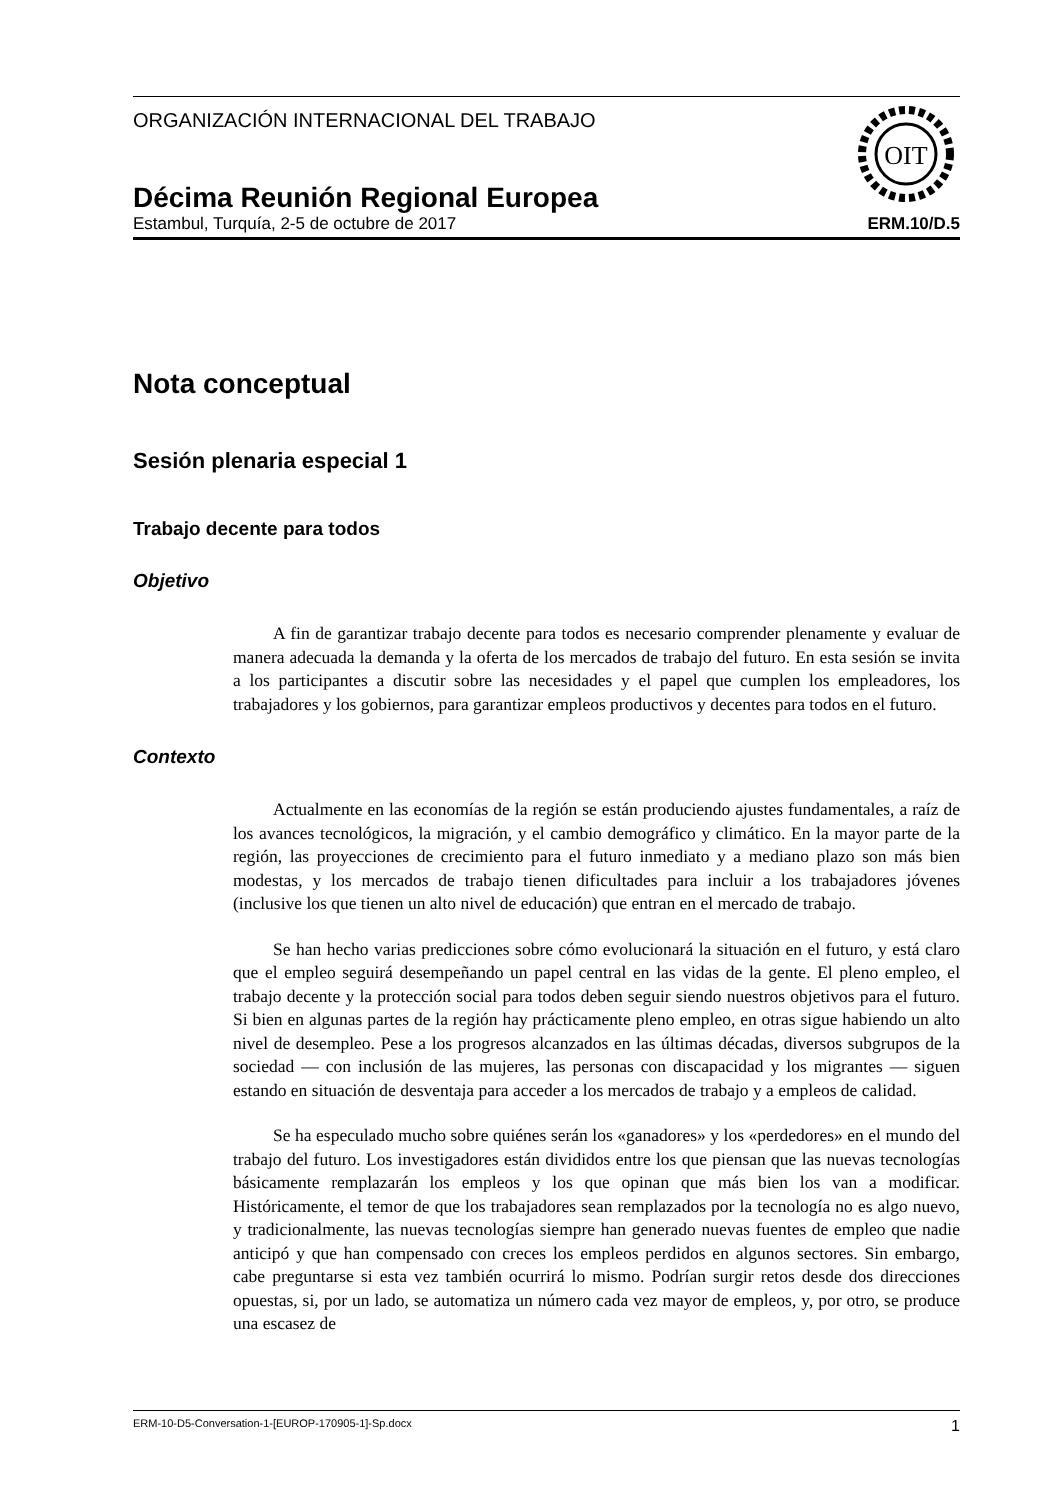ORGANIZACIÓN INTERNACIONAL DEL TRABAJO
OIT
Décima Reunión Regional Europea
Estambul, Turquía, 2-5 de octubre de 2017 ERM.10/D.5
Nota conceptual
Sesión plenaria especial 1
Trabajo decente para todos
Objetivo
A fin de garantizar trabajo decente para todos es necesario comprender plenamente y evaluar de manera adecuada la demanda y la oferta de los mercados de trabajo del futuro. En esta sesión se invita a los participantes a discutir sobre las necesidades y el papel que cumplen los empleadores, los trabajadores y los gobiernos, para garantizar empleos productivos y decentes para todos en el futuro.
Contexto
Actualmente en las economías de la región se están produciendo ajustes fundamentales, a raíz de los avances tecnológicos, la migración, y el cambio demográfico y climático. En la mayor parte de la región, las proyecciones de crecimiento para el futuro inmediato y a mediano plazo son más bien modestas, y los mercados de trabajo tienen dificultades para incluir a los trabajadores jóvenes (inclusive los que tienen un alto nivel de educación) que entran en el mercado de trabajo.
Se han hecho varias predicciones sobre cómo evolucionará la situación en el futuro, y está claro que el empleo seguirá desempeñando un papel central en las vidas de la gente. El pleno empleo, el trabajo decente y la protección social para todos deben seguir siendo nuestros objetivos para el futuro. Si bien en algunas partes de la región hay prácticamente pleno empleo, en otras sigue habiendo un alto nivel de desempleo. Pese a los progresos alcanzados en las últimas décadas, diversos subgrupos de la sociedad — con inclusión de las mujeres, las personas con discapacidad y los migrantes — siguen estando en situación de desventaja para acceder a los mercados de trabajo y a empleos de calidad.
Se ha especulado mucho sobre quiénes serán los «ganadores» y los «perdedores» en el mundo del trabajo del futuro. Los investigadores están divididos entre los que piensan que las nuevas tecnologías básicamente remplazarán los empleos y los que opinan que más bien los van a modificar. Históricamente, el temor de que los trabajadores sean remplazados por la tecnología no es algo nuevo, y tradicionalmente, las nuevas tecnologías siempre han generado nuevas fuentes de empleo que nadie anticipó y que han compensado con creces los empleos perdidos en algunos sectores. Sin embargo, cabe preguntarse si esta vez también ocurrirá lo mismo. Podrían surgir retos desde dos direcciones opuestas, si, por un lado, se automatiza un número cada vez mayor de empleos, y, por otro, se produce una escasez de
ERM-10-D5-Conversation-1-[EUROP-170905-1]-Sp.docx 1